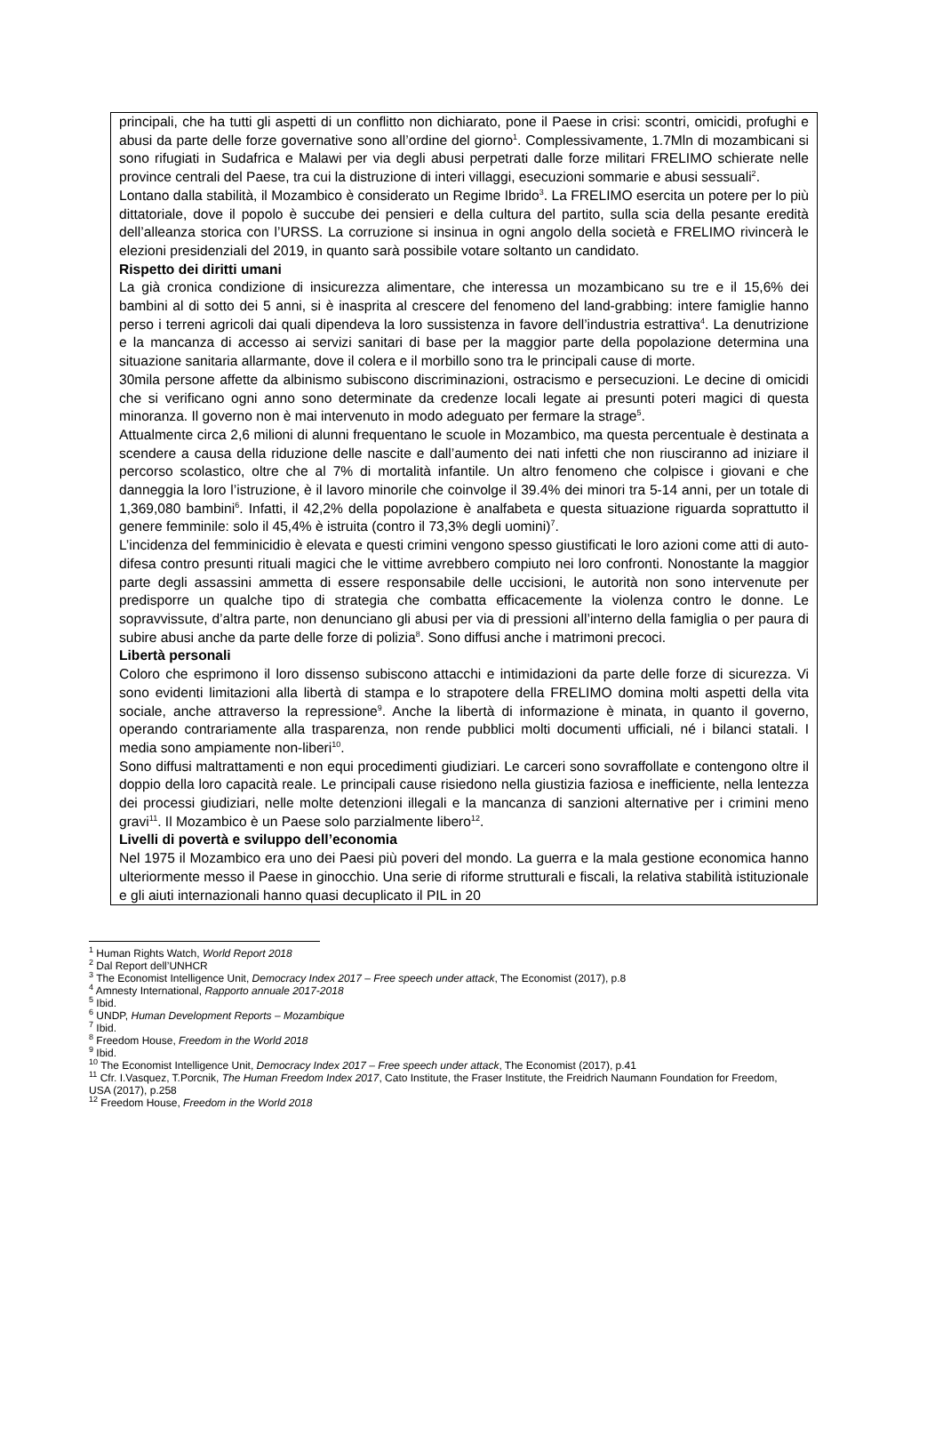principali, che ha tutti gli aspetti di un conflitto non dichiarato, pone il Paese in crisi: scontri, omicidi, profughi e abusi da parte delle forze governative sono all’ordine del giorno<sup>1</sup>. Complessivamente, 1.7Mln di mozambicani si sono rifugiati in Sudafrica e Malawi per via degli abusi perpetrati dalle forze militari FRELIMO schierate nelle province centrali del Paese, tra cui la distruzione di interi villaggi, esecuzioni sommarie e abusi sessuali<sup>2</sup>.
Lontano dalla stabilità, il Mozambico è considerato un Regime Ibrido<sup>3</sup>. La FRELIMO esercita un potere per lo più dittatoriale, dove il popolo è succube dei pensieri e della cultura del partito, sulla scia della pesante eredità dell’alleanza storica con l’URSS. La corruzione si insinua in ogni angolo della società e FRELIMO rivincerà le elezioni presidenziali del 2019, in quanto sarà possibile votare soltanto un candidato.
Rispetto dei diritti umani
La già cronica condizione di insicurezza alimentare, che interessa un mozambicano su tre e il 15,6% dei bambini al di sotto dei 5 anni, si è inasprita al crescere del fenomeno del land-grabbing: intere famiglie hanno perso i terreni agricoli dai quali dipendeva la loro sussistenza in favore dell’industria estrattiva<sup>4</sup>. La denutrizione e la mancanza di accesso ai servizi sanitari di base per la maggior parte della popolazione determina una situazione sanitaria allarmante, dove il colera e il morbillo sono tra le principali cause di morte.
30mila persone affette da albinismo subiscono discriminazioni, ostracismo e persecuzioni. Le decine di omicidi che si verificano ogni anno sono determinate da credenze locali legate ai presunti poteri magici di questa minoranza. Il governo non è mai intervenuto in modo adeguato per fermare la strage<sup>5</sup>.
Attualmente circa 2,6 milioni di alunni frequentano le scuole in Mozambico, ma questa percentuale è destinata a scendere a causa della riduzione delle nascite e dall’aumento dei nati infetti che non riusciranno ad iniziare il percorso scolastico, oltre che al 7% di mortalità infantile. Un altro fenomeno che colpisce i giovani e che danneggia la loro l’istruzione, è il lavoro minorile che coinvolge il 39.4% dei minori tra 5-14 anni, per un totale di 1,369,080 bambini<sup>6</sup>. Infatti, il 42,2% della popolazione è analfabeta e questa situazione riguarda soprattutto il genere femminile: solo il 45,4% è istruita (contro il 73,3% degli uomini)<sup>7</sup>.
L’incidenza del femminicidio è elevata e questi crimini vengono spesso giustificati le loro azioni come atti di auto-difesa contro presunti rituali magici che le vittime avrebbero compiuto nei loro confronti. Nonostante la maggior parte degli assassini ammetta di essere responsabile delle uccisioni, le autorità non sono intervenute per predisporre un qualche tipo di strategia che combatta efficacemente la violenza contro le donne. Le sopravvissute, d’altra parte, non denunciano gli abusi per via di pressioni all’interno della famiglia o per paura di subire abusi anche da parte delle forze di polizia<sup>8</sup>. Sono diffusi anche i matrimoni precoci.
Libertà personali
Coloro che esprimono il loro dissenso subiscono attacchi e intimidazioni da parte delle forze di sicurezza. Vi sono evidenti limitazioni alla libertà di stampa e lo strapotere della FRELIMO domina molti aspetti della vita sociale, anche attraverso la repressione<sup>9</sup>. Anche la libertà di informazione è minata, in quanto il governo, operando contrariamente alla trasparenza, non rende pubblici molti documenti ufficiali, né i bilanci statali. I media sono ampiamente non-liberi<sup>10</sup>.
Sono diffusi maltrattamenti e non equi procedimenti giudiziari. Le carceri sono sovraffollate e contengono oltre il doppio della loro capacità reale. Le principali cause risiedono nella giustizia faziosa e inefficiente, nella lentezza dei processi giudiziari, nelle molte detenzioni illegali e la mancanza di sanzioni alternative per i crimini meno gravi<sup>11</sup>. Il Mozambico è un Paese solo parzialmente libero<sup>12</sup>.
Livelli di povertà e sviluppo dell’economia
Nel 1975 il Mozambico era uno dei Paesi più poveri del mondo. La guerra e la mala gestione economica hanno ulteriormente messo il Paese in ginocchio. Una serie di riforme strutturali e fiscali, la relativa stabilità istituzionale e gli aiuti internazionali hanno quasi decuplicato il PIL in 20
<sup>1</sup> Human Rights Watch, World Report 2018
<sup>2</sup> Dal Report dell’UNHCR
<sup>3</sup> The Economist Intelligence Unit, Democracy Index 2017 – Free speech under attack, The Economist (2017), p.8
<sup>4</sup> Amnesty International, Rapporto annuale 2017-2018
<sup>5</sup> Ibid.
<sup>6</sup> UNDP, Human Development Reports – Mozambique
<sup>7</sup> Ibid.
<sup>8</sup> Freedom House, Freedom in the World 2018
<sup>9</sup> Ibid.
<sup>10</sup> The Economist Intelligence Unit, Democracy Index 2017 – Free speech under attack, The Economist (2017), p.41
<sup>11</sup> Cfr. I.Vasquez, T.Porcnik, The Human Freedom Index 2017, Cato Institute, the Fraser Institute, the Freidrich Naumann Foundation for Freedom, USA (2017), p.258
<sup>12</sup> Freedom House, Freedom in the World 2018